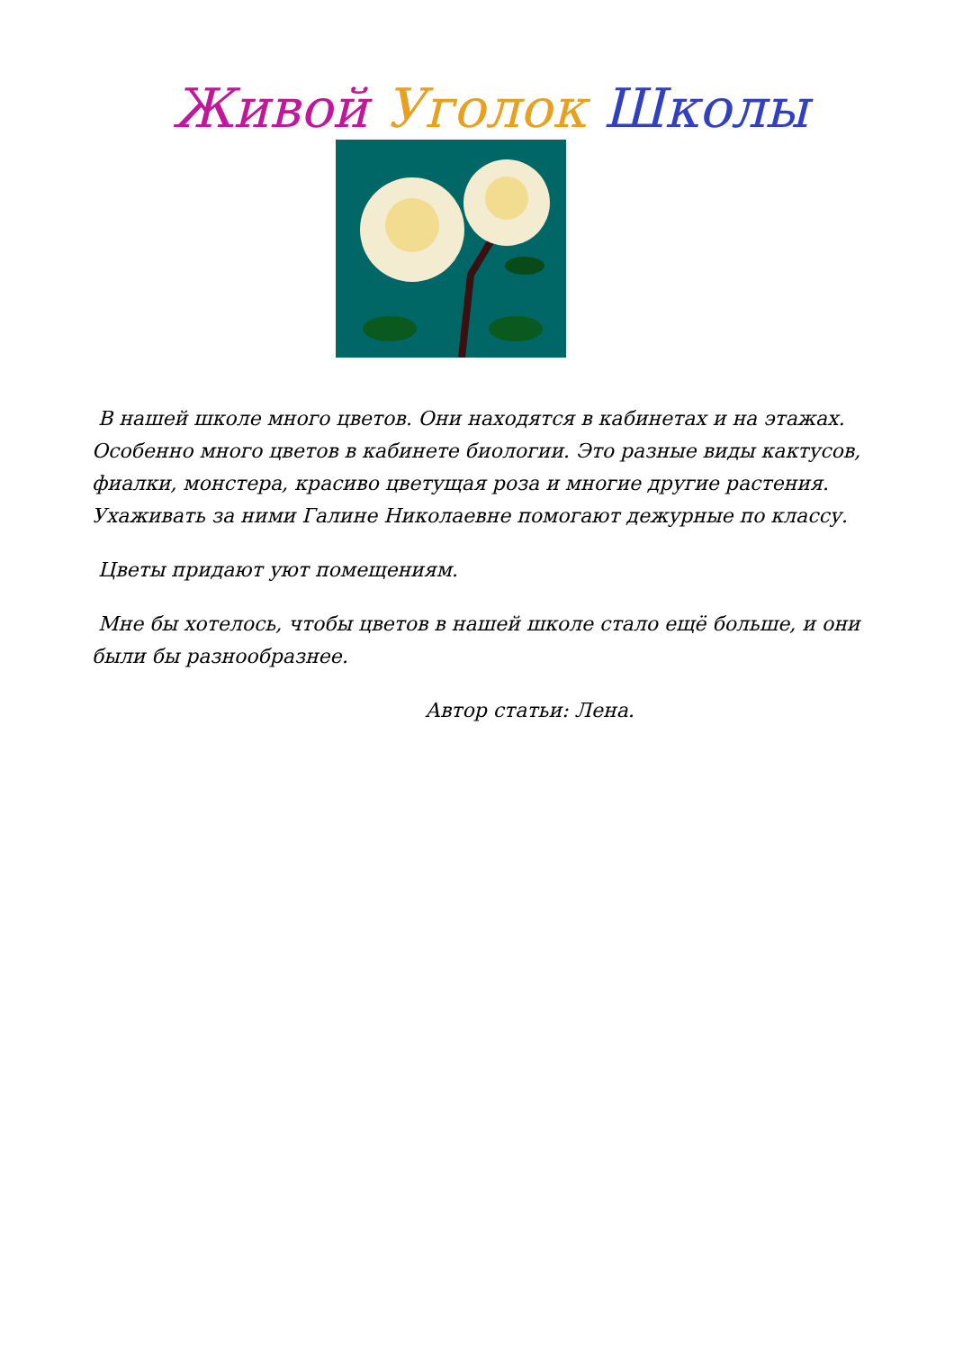Живой Уголок Школы
В нашей школе много цветов. Они находятся в кабинетах и на этажах. Особенно много цветов в кабинете биологии. Это разные виды кактусов, фиалки, монстера, красиво цветущая роза и многие другие растения. Ухаживать за ними Галине Николаевне помогают дежурные по классу.
Цветы придают уют помещениям.
Мне бы хотелось, чтобы цветов в нашей школе стало ещё больше, и они были бы разнообразнее.
Автор статьи: Лена.